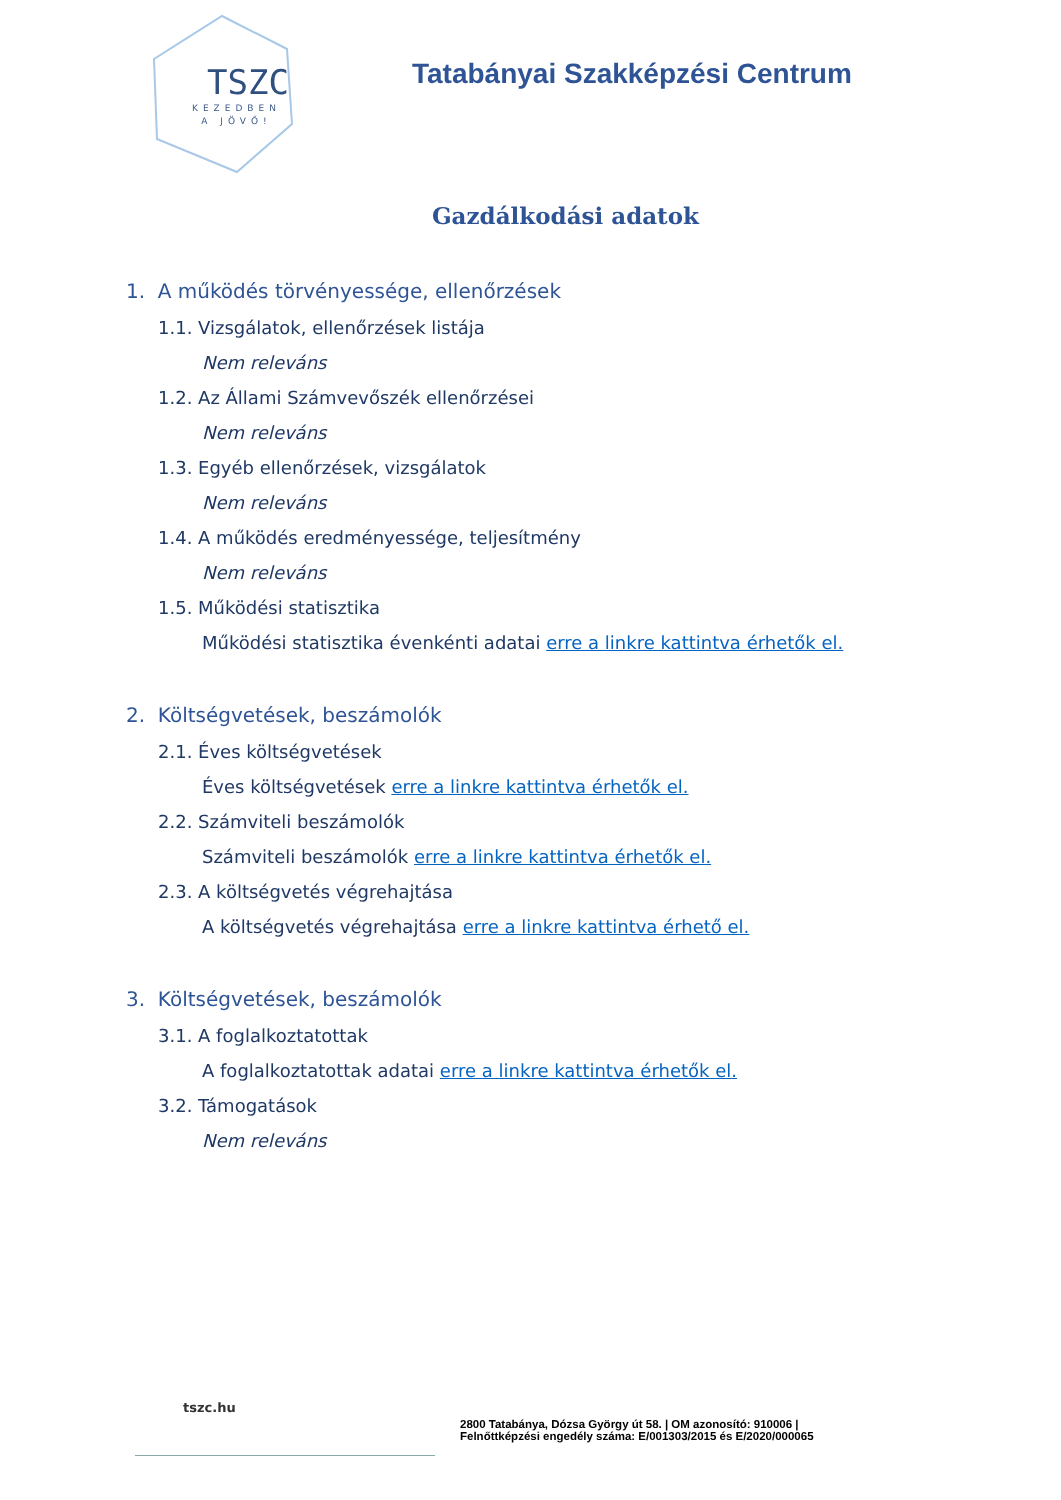TSZC
KEZEDBEN
A JÖVŐ!
Tatabányai Szakképzési Centrum
Gazdálkodási adatok
1. A működés törvényessége, ellenőrzések
1.1. Vizsgálatok, ellenőrzések listája
Nem releváns
1.2. Az Állami Számvevőszék ellenőrzései
Nem releváns
1.3. Egyéb ellenőrzések, vizsgálatok
Nem releváns
1.4. A működés eredményessége, teljesítmény
Nem releváns
1.5. Működési statisztika
Működési statisztika évenkénti adatai erre a linkre kattintva érhetők el.
2. Költségvetések, beszámolók
2.1. Éves költségvetések
Éves költségvetések erre a linkre kattintva érhetők el.
2.2. Számviteli beszámolók
Számviteli beszámolók erre a linkre kattintva érhetők el.
2.3. A költségvetés végrehajtása
A költségvetés végrehajtása erre a linkre kattintva érhető el.
3. Költségvetések, beszámolók
3.1. A foglalkoztatottak
A foglalkoztatottak adatai erre a linkre kattintva érhetők el.
3.2. Támogatások
Nem releváns
tszc.hu
2800 Tatabánya, Dózsa György út 58. | OM azonosító: 910006 |
Felnőttképzési engedély száma: E/001303/2015 és E/2020/000065